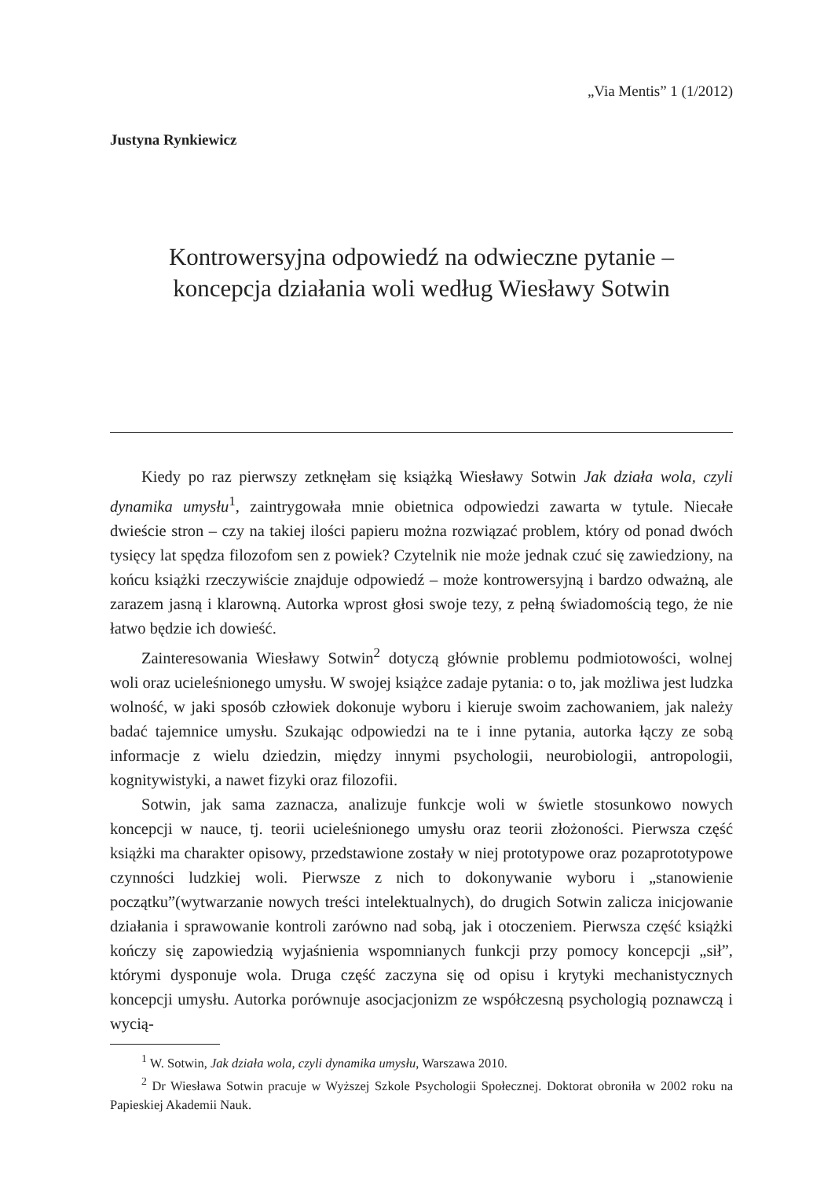„Via Mentis” 1 (1/2012)
Justyna Rynkiewicz
Kontrowersyjna odpowiedź na odwieczne pytanie –
koncepcja działania woli według Wiesławy Sotwin
Kiedy po raz pierwszy zetknęłam się książką Wiesławy Sotwin Jak działa wola, czyli dynamika umysłu<sup>1</sup>, zaintrygowała mnie obietnica odpowiedzi zawarta w tytule. Niecałe dwieście stron – czy na takiej ilości papieru można rozwiązać problem, który od ponad dwóch tysięcy lat spędza filozofom sen z powiek? Czytelnik nie może jednak czuć się zawiedziony, na końcu książki rzeczywiście znajduje odpowiedź – może kontrowersyjną i bardzo odważną, ale zarazem jasną i klarowną. Autorka wprost głosi swoje tezy, z pełną świadomością tego, że nie łatwo będzie ich dowieść.
Zainteresowania Wiesławy Sotwin<sup>2</sup> dotyczą głównie problemu podmiotowości, wolnej woli oraz ucieleśnionego umysłu. W swojej książce zadaje pytania: o to, jak możliwa jest ludzka wolność, w jaki sposób człowiek dokonuje wyboru i kieruje swoim zachowaniem, jak należy badać tajemnice umysłu. Szukając odpowiedzi na te i inne pytania, autorka łączy ze sobą informacje z wielu dziedzin, między innymi psychologii, neurobiologii, antropologii, kognitywistyki, a nawet fizyki oraz filozofii.
Sotwin, jak sama zaznacza, analizuje funkcje woli w świetle stosunkowo nowych koncepcji w nauce, tj. teorii ucieleśnionego umysłu oraz teorii złożoności. Pierwsza część książki ma charakter opisowy, przedstawione zostały w niej prototypowe oraz pozaprototypowe czynności ludzkiej woli. Pierwsze z nich to dokonywanie wyboru i „stanowienie początku”(wytwarzanie nowych treści intelektualnych), do drugich Sotwin zalicza inicjowanie działania i sprawowanie kontroli zarówno nad sobą, jak i otoczeniem. Pierwsza część książki kończy się zapowiedzią wyjaśnienia wspomnianych funkcji przy pomocy koncepcji „sił”, którymi dysponuje wola. Druga część zaczyna się od opisu i krytyki mechanistycznych koncepcji umysłu. Autorka porównuje asocjacjonizm ze współczesną psychologią poznawczą i wycią-
<sup>1</sup> W. Sotwin, Jak działa wola, czyli dynamika umysłu, Warszawa 2010.
<sup>2</sup> Dr Wiesława Sotwin pracuje w Wyższej Szkole Psychologii Społecznej. Doktorat obroniła w 2002 roku na Papieskiej Akademii Nauk.